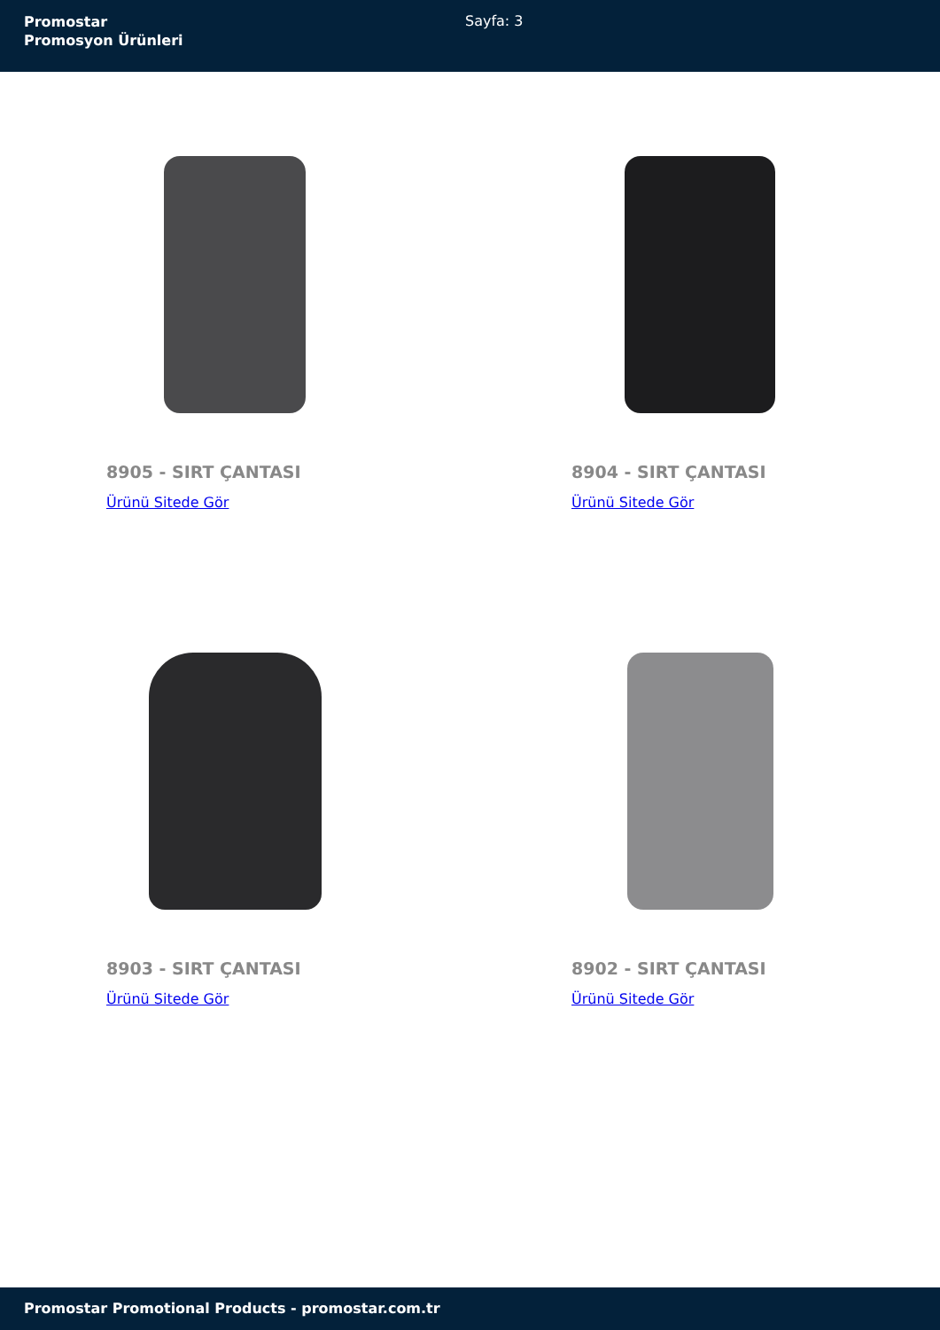Promostar
Promosyon Ürünleri
Sayfa: 3
8905 - SIRT ÇANTASI
Ürünü Sitede Gör
8904 - SIRT ÇANTASI
Ürünü Sitede Gör
8903 - SIRT ÇANTASI
Ürünü Sitede Gör
8902 - SIRT ÇANTASI
Ürünü Sitede Gör
Promostar Promotional Products - promostar.com.tr